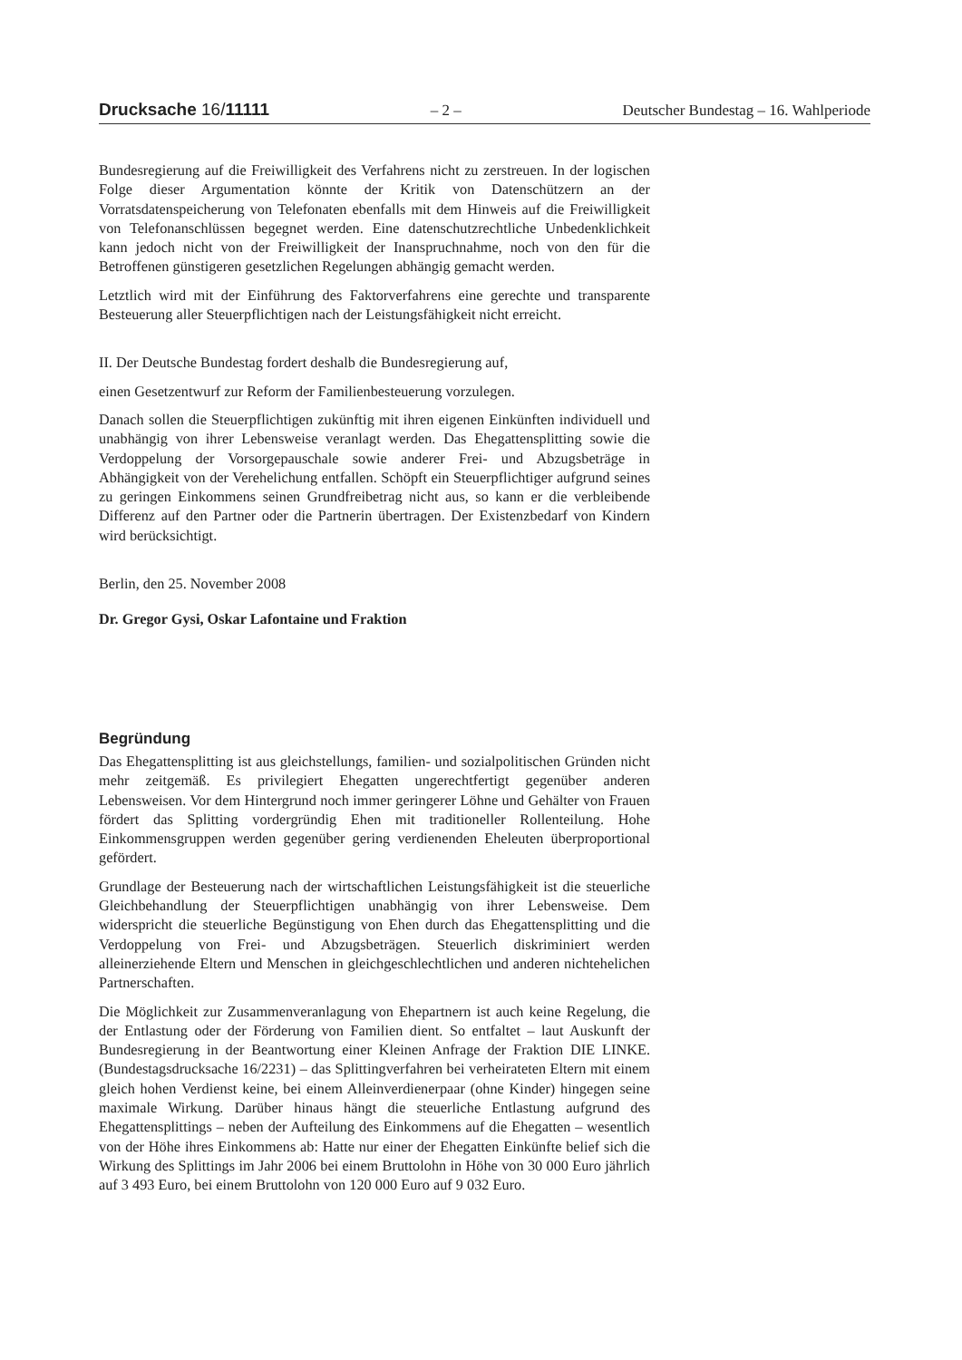Drucksache 16/11111 – 2 – Deutscher Bundestag – 16. Wahlperiode
Bundesregierung auf die Freiwilligkeit des Verfahrens nicht zu zerstreuen. In der logischen Folge dieser Argumentation könnte der Kritik von Datenschützern an der Vorratsdatenspeicherung von Telefonaten ebenfalls mit dem Hinweis auf die Freiwilligkeit von Telefonanschlüssen begegnet werden. Eine datenschutzrechtliche Unbedenklichkeit kann jedoch nicht von der Freiwilligkeit der Inanspruchnahme, noch von den für die Betroffenen günstigeren gesetzlichen Regelungen abhängig gemacht werden.
Letztlich wird mit der Einführung des Faktorverfahrens eine gerechte und transparente Besteuerung aller Steuerpflichtigen nach der Leistungsfähigkeit nicht erreicht.
II. Der Deutsche Bundestag fordert deshalb die Bundesregierung auf,
einen Gesetzentwurf zur Reform der Familienbesteuerung vorzulegen.
Danach sollen die Steuerpflichtigen zukünftig mit ihren eigenen Einkünften individuell und unabhängig von ihrer Lebensweise veranlagt werden. Das Ehegattensplitting sowie die Verdoppelung der Vorsorgepauschale sowie anderer Frei- und Abzugsbeträge in Abhängigkeit von der Verehelichung entfallen. Schöpft ein Steuerpflichtiger aufgrund seines zu geringen Einkommens seinen Grundfreibetrag nicht aus, so kann er die verbleibende Differenz auf den Partner oder die Partnerin übertragen. Der Existenzbedarf von Kindern wird berücksichtigt.
Berlin, den 25. November 2008
Dr. Gregor Gysi, Oskar Lafontaine und Fraktion
Begründung
Das Ehegattensplitting ist aus gleichstellungs, familien- und sozialpolitischen Gründen nicht mehr zeitgemäß. Es privilegiert Ehegatten ungerechtfertigt gegenüber anderen Lebensweisen. Vor dem Hintergrund noch immer geringerer Löhne und Gehälter von Frauen fördert das Splitting vordergründig Ehen mit traditioneller Rollenteilung. Hohe Einkommensgruppen werden gegenüber gering verdienenden Eheleuten überproportional gefördert.
Grundlage der Besteuerung nach der wirtschaftlichen Leistungsfähigkeit ist die steuerliche Gleichbehandlung der Steuerpflichtigen unabhängig von ihrer Lebensweise. Dem widerspricht die steuerliche Begünstigung von Ehen durch das Ehegattensplitting und die Verdoppelung von Frei- und Abzugsbeträgen. Steuerlich diskriminiert werden alleinerziehende Eltern und Menschen in gleichgeschlechtlichen und anderen nichtehelichen Partnerschaften.
Die Möglichkeit zur Zusammenveranlagung von Ehepartnern ist auch keine Regelung, die der Entlastung oder der Förderung von Familien dient. So entfaltet – laut Auskunft der Bundesregierung in der Beantwortung einer Kleinen Anfrage der Fraktion DIE LINKE. (Bundestagsdrucksache 16/2231) – das Splittingverfahren bei verheirateten Eltern mit einem gleich hohen Verdienst keine, bei einem Alleinverdienerpaar (ohne Kinder) hingegen seine maximale Wirkung. Darüber hinaus hängt die steuerliche Entlastung aufgrund des Ehegattensplittings – neben der Aufteilung des Einkommens auf die Ehegatten – wesentlich von der Höhe ihres Einkommens ab: Hatte nur einer der Ehegatten Einkünfte belief sich die Wirkung des Splittings im Jahr 2006 bei einem Bruttolohn in Höhe von 30 000 Euro jährlich auf 3 493 Euro, bei einem Bruttolohn von 120 000 Euro auf 9 032 Euro.